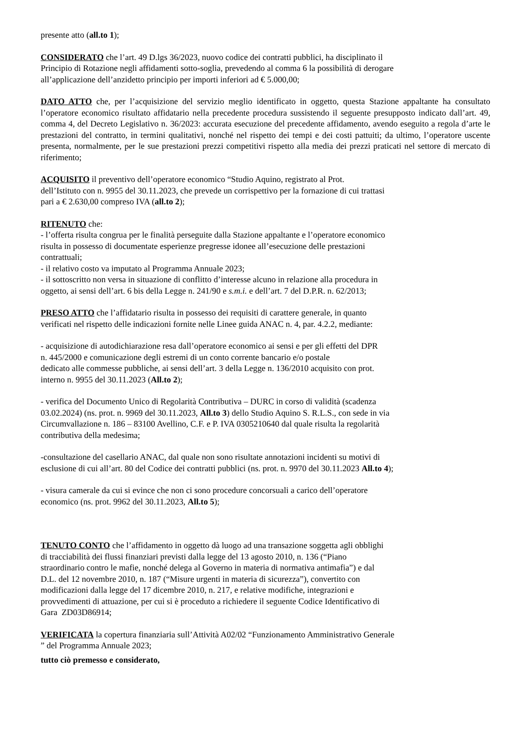presente atto (all.to 1);
CONSIDERATO che l’art. 49 D.lgs 36/2023, nuovo codice dei contratti pubblici, ha disciplinato il
Principio di Rotazione negli affidamenti sotto-soglia, prevedendo al comma 6 la possibilità di derogare
all’applicazione dell’anzidetto principio per importi inferiori ad € 5.000,00;
DATO ATTO che, per l’acquisizione del servizio meglio identificato in oggetto, questa Stazione appaltante ha consultato l’operatore economico risultato affidatario nella precedente procedura sussistendo il seguente presupposto indicato dall’art. 49, comma 4, del Decreto Legislativo n. 36/2023: accurata esecuzione del precedente affidamento, avendo eseguito a regola d’arte le prestazioni del contratto, in termini qualitativi, nonché nel rispetto dei tempi e dei costi pattuiti; da ultimo, l’operatore uscente presenta, normalmente, per le sue prestazioni prezzi competitivi rispetto alla media dei prezzi praticati nel settore di mercato di riferimento;
ACQUISITO il preventivo dell’operatore economico “Studio Aquino, registrato al Prot.
dell’Istituto con n. 9955 del 30.11.2023, che prevede un corrispettivo per la fornazione di cui trattasi
pari a € 2.630,00 compreso IVA (all.to 2);
RITENUTO che:
- l’offerta risulta congrua per le finalità perseguite dalla Stazione appaltante e l’operatore economico
risulta in possesso di documentate esperienze pregresse idonee all’esecuzione delle prestazioni
contrattuali;
- il relativo costo va imputato al Programma Annuale 2023;
- il sottoscritto non versa in situazione di conflitto d’interesse alcuno in relazione alla procedura in
oggetto, ai sensi dell’art. 6 bis della Legge n. 241/90 e s.m.i. e dell’art. 7 del D.P.R. n. 62/2013;
PRESO ATTO che l’affidatario risulta in possesso dei requisiti di carattere generale, in quanto
verificati nel rispetto delle indicazioni fornite nelle Linee guida ANAC n. 4, par. 4.2.2, mediante:
- acquisizione di autodichiarazione resa dall’operatore economico ai sensi e per gli effetti del DPR
n. 445/2000 e comunicazione degli estremi di un conto corrente bancario e/o postale
dedicato alle commesse pubbliche, ai sensi dell’art. 3 della Legge n. 136/2010 acquisito con prot.
interno n. 9955 del 30.11.2023 (All.to 2);
- verifica del Documento Unico di Regolarità Contributiva – DURC in corso di validità (scadenza
03.02.2024) (ns. prot. n. 9969 del 30.11.2023, All.to 3) dello Studio Aquino S. R.L.S., con sede in via
Circumvallazione n. 186 – 83100 Avellino, C.F. e P. IVA 0305210640 dal quale risulta la regolarità
contributiva della medesima;
-consultazione del casellario ANAC, dal quale non sono risultate annotazioni incidenti su motivi di
esclusione di cui all’art. 80 del Codice dei contratti pubblici (ns. prot. n. 9970 del 30.11.2023 All.to 4);
- visura camerale da cui si evince che non ci sono procedure concorsuali a carico dell’operatore
economico (ns. prot. 9962 del 30.11.2023, All.to 5);
TENUTO CONTO che l’affidamento in oggetto dà luogo ad una transazione soggetta agli obblighi
di tracciabilità dei flussi finanziari previsti dalla legge del 13 agosto 2010, n. 136 (“Piano
straordinario contro le mafie, nonché delega al Governo in materia di normativa antimafia”) e dal
D.L. del 12 novembre 2010, n. 187 (“Misure urgenti in materia di sicurezza”), convertito con
modificazioni dalla legge del 17 dicembre 2010, n. 217, e relative modifiche, integrazioni e
provvedimenti di attuazione, per cui si è proceduto a richiedere il seguente Codice Identificativo di
Gara ZD03D86914;
VERIFICATA la copertura finanziaria sull’Attività A02/02 “Funzionamento Amministrativo Generale
” del Programma Annuale 2023;
tutto ciò premesso e considerato,